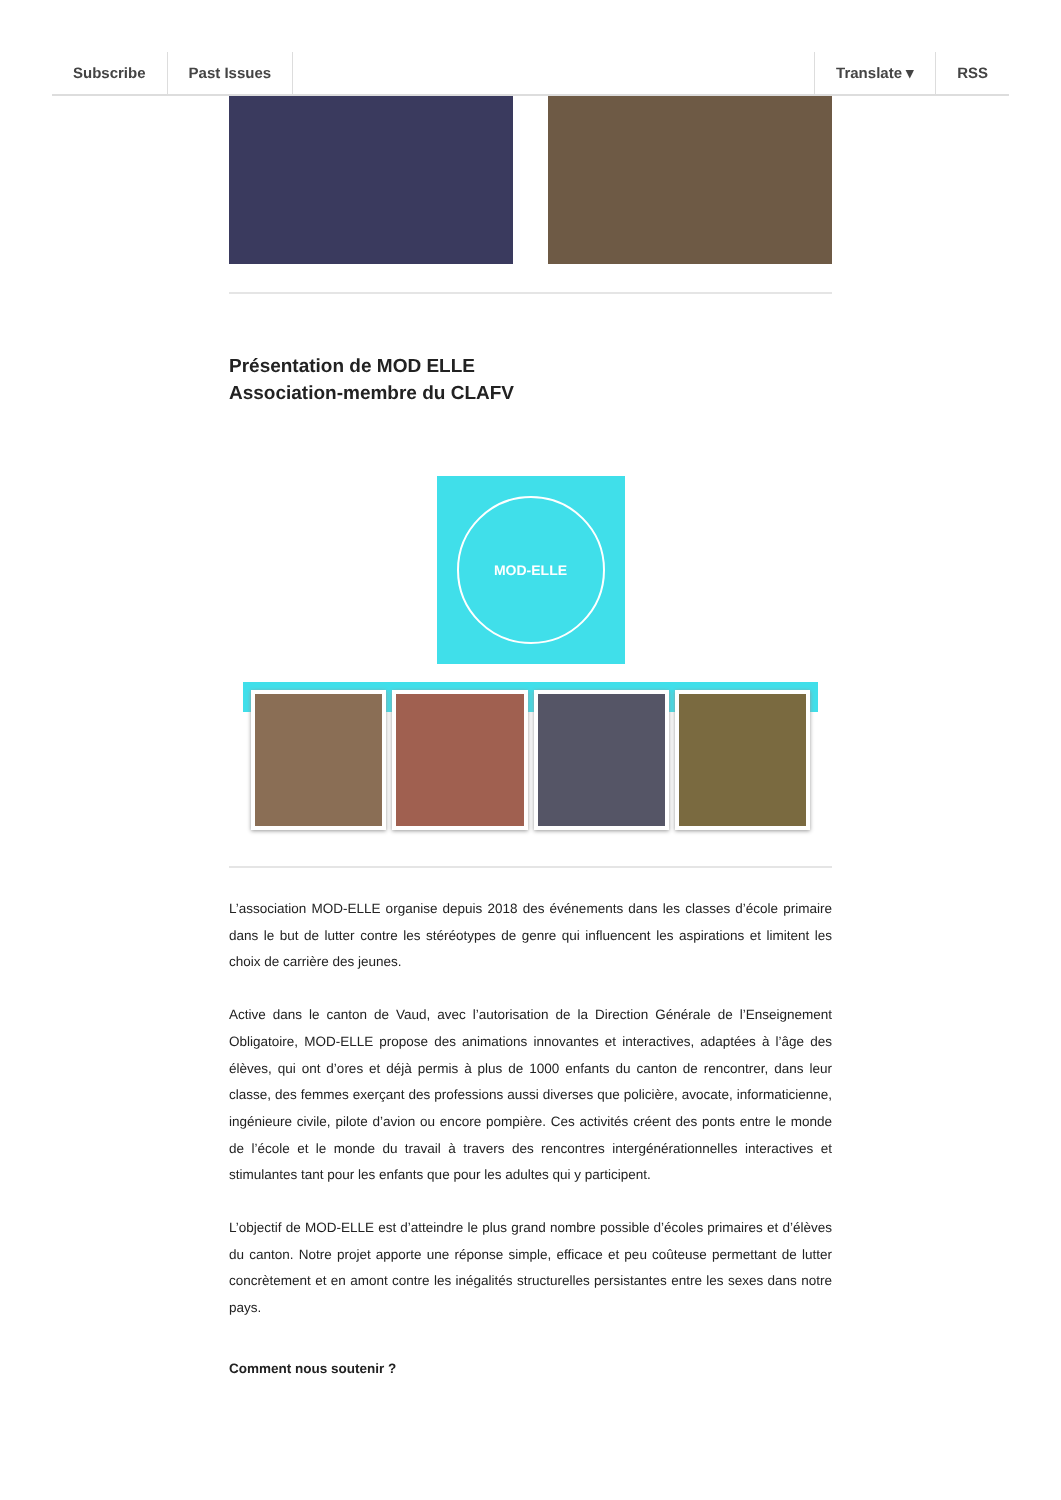Subscribe Past Issues Translate ▾ RSS
Présentation de MOD ELLE
Association-membre du CLAFV
MOD-ELLE
L’association MOD-ELLE organise depuis 2018 des événements dans les classes d’école primaire dans le but de lutter contre les stéréotypes de genre qui influencent les aspirations et limitent les choix de carrière des jeunes.
Active dans le canton de Vaud, avec l’autorisation de la Direction Générale de l’Enseignement Obligatoire, MOD-ELLE propose des animations innovantes et interactives, adaptées à l’âge des élèves, qui ont d’ores et déjà permis à plus de 1000 enfants du canton de rencontrer, dans leur classe, des femmes exerçant des professions aussi diverses que policière, avocate, informaticienne, ingénieure civile, pilote d’avion ou encore pompière. Ces activités créent des ponts entre le monde de l’école et le monde du travail à travers des rencontres intergénérationnelles interactives et stimulantes tant pour les enfants que pour les adultes qui y participent.
L’objectif de MOD-ELLE est d’atteindre le plus grand nombre possible d’écoles primaires et d’élèves du canton. Notre projet apporte une réponse simple, efficace et peu coûteuse permettant de lutter concrètement et en amont contre les inégalités structurelles persistantes entre les sexes dans notre pays.
Comment nous soutenir ?